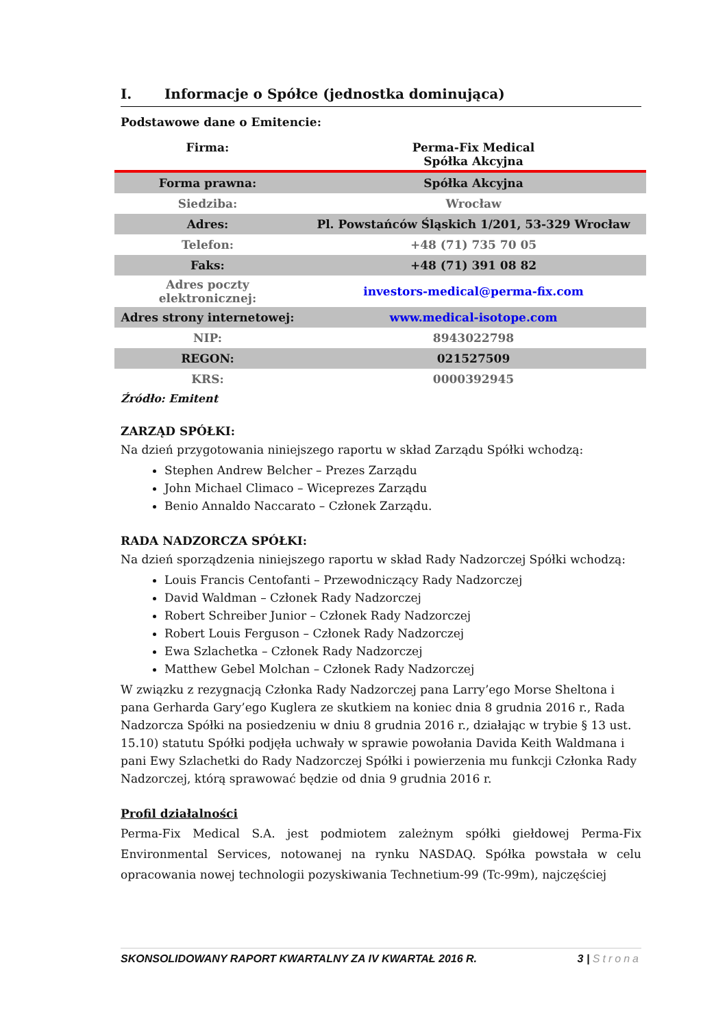I. Informacje o Spółce (jednostka dominująca)
Podstawowe dane o Emitencie:
| Firma: | Perma-Fix Medical Spółka Akcyjna |
| Forma prawna: | Spółka Akcyjna |
| Siedziba: | Wrocław |
| Adres: | Pl. Powstańców Śląskich 1/201, 53-329 Wrocław |
| Telefon: | +48 (71) 735 70 05 |
| Faks: | +48 (71) 391 08 82 |
| Adres poczty elektronicznej: | investors-medical@perma-fix.com |
| Adres strony internetowej: | www.medical-isotope.com |
| NIP: | 8943022798 |
| REGON: | 021527509 |
| KRS: | 0000392945 |
Źródło: Emitent
ZARZĄD SPÓŁKI:
Na dzień przygotowania niniejszego raportu w skład Zarządu Spółki wchodzą:
Stephen Andrew Belcher – Prezes Zarządu
John Michael Climaco – Wiceprezes Zarządu
Benio Annaldo Naccarato – Członek Zarządu.
RADA NADZORCZA SPÓŁKI:
Na dzień sporządzenia niniejszego raportu w skład Rady Nadzorczej Spółki wchodzą:
Louis Francis Centofanti – Przewodniczący Rady Nadzorczej
David Waldman – Członek Rady Nadzorczej
Robert Schreiber Junior – Członek Rady Nadzorczej
Robert Louis Ferguson – Członek Rady Nadzorczej
Ewa Szlachetka – Członek Rady Nadzorczej
Matthew Gebel Molchan – Członek Rady Nadzorczej
W związku z rezygnacją Członka Rady Nadzorczej pana Larry’ego Morse Sheltona i pana Gerharda Gary’ego Kuglera ze skutkiem na koniec dnia 8 grudnia 2016 r., Rada Nadzorcza Spółki na posiedzeniu w dniu 8 grudnia 2016 r., działając w trybie § 13 ust. 15.10) statutu Spółki podjęła uchwały w sprawie powołania Davida Keith Waldmana i pani Ewy Szlachetki do Rady Nadzorczej Spółki i powierzenia mu funkcji Członka Rady Nadzorczej, którą sprawować będzie od dnia 9 grudnia 2016 r.
Profil działalności
Perma-Fix Medical S.A. jest podmiotem zależnym spółki giełdowej Perma-Fix Environmental Services, notowanej na rynku NASDAQ. Spółka powstała w celu opracowania nowej technologii pozyskiwania Technetium-99 (Tc-99m), najczęściej
SKONSOLIDOWANY RAPORT KWARTALNY ZA IV KWARTAŁ 2016 R. 3 | Strona